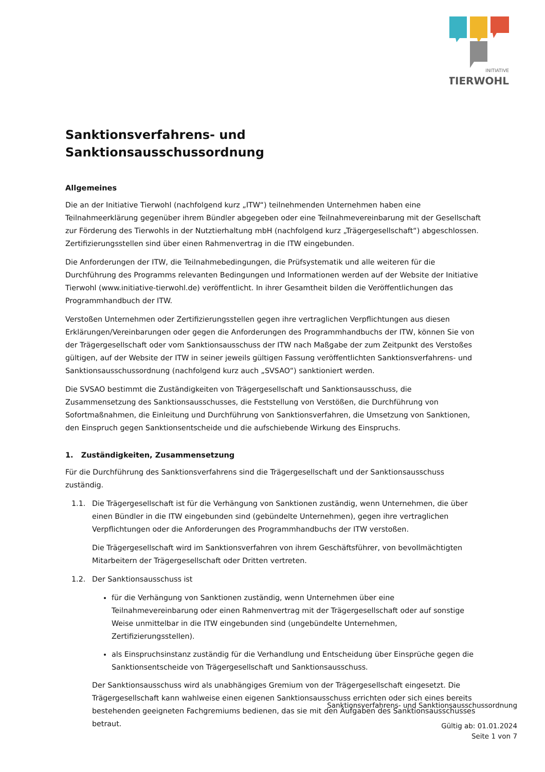INITIATIVE
TIERWOHL
Sanktionsverfahrens- und
Sanktionsausschussordnung
Allgemeines
Die an der Initiative Tierwohl (nachfolgend kurz „ITW“) teilnehmenden Unternehmen haben eine Teilnahmeerklärung gegenüber ihrem Bündler abgegeben oder eine Teilnahmevereinbarung mit der Gesellschaft zur Förderung des Tierwohls in der Nutztierhaltung mbH (nachfolgend kurz „Trägergesellschaft“) abgeschlossen. Zertifizierungsstellen sind über einen Rahmenvertrag in die ITW eingebunden.
Die Anforderungen der ITW, die Teilnahmebedingungen, die Prüfsystematik und alle weiteren für die Durchführung des Programms relevanten Bedingungen und Informationen werden auf der Website der Initiative Tierwohl (www.initiative-tierwohl.de) veröffentlicht. In ihrer Gesamtheit bilden die Veröffentlichungen das Programmhandbuch der ITW.
Verstoßen Unternehmen oder Zertifizierungsstellen gegen ihre vertraglichen Verpflichtungen aus diesen Erklärungen/Vereinbarungen oder gegen die Anforderungen des Programmhandbuchs der ITW, können Sie von der Trägergesellschaft oder vom Sanktionsausschuss der ITW nach Maßgabe der zum Zeitpunkt des Verstoßes gültigen, auf der Website der ITW in seiner jeweils gültigen Fassung veröffentlichten Sanktionsverfahrens- und Sanktionsausschussordnung (nachfolgend kurz auch „SVSAO“) sanktioniert werden.
Die SVSAO bestimmt die Zuständigkeiten von Trägergesellschaft und Sanktionsausschuss, die Zusammensetzung des Sanktionsausschusses, die Feststellung von Verstößen, die Durchführung von Sofortmaßnahmen, die Einleitung und Durchführung von Sanktionsverfahren, die Umsetzung von Sanktionen, den Einspruch gegen Sanktionsentscheide und die aufschiebende Wirkung des Einspruchs.
1. Zuständigkeiten, Zusammensetzung
Für die Durchführung des Sanktionsverfahrens sind die Trägergesellschaft und der Sanktionsausschuss zuständig.
1.1. Die Trägergesellschaft ist für die Verhängung von Sanktionen zuständig, wenn Unternehmen, die über einen Bündler in die ITW eingebunden sind (gebündelte Unternehmen), gegen ihre vertraglichen Verpflichtungen oder die Anforderungen des Programmhandbuchs der ITW verstoßen.
Die Trägergesellschaft wird im Sanktionsverfahren von ihrem Geschäftsführer, von bevollmächtigten Mitarbeitern der Trägergesellschaft oder Dritten vertreten.
1.2. Der Sanktionsausschuss ist
für die Verhängung von Sanktionen zuständig, wenn Unternehmen über eine Teilnahmevereinbarung oder einen Rahmenvertrag mit der Trägergesellschaft oder auf sonstige Weise unmittelbar in die ITW eingebunden sind (ungebündelte Unternehmen, Zertifizierungsstellen).
als Einspruchsinstanz zuständig für die Verhandlung und Entscheidung über Einsprüche gegen die Sanktionsentscheide von Trägergesellschaft und Sanktionsausschuss.
Der Sanktionsausschuss wird als unabhängiges Gremium von der Trägergesellschaft eingesetzt. Die Trägergesellschaft kann wahlweise einen eigenen Sanktionsausschuss errichten oder sich eines bereits bestehenden geeigneten Fachgremiums bedienen, das sie mit den Aufgaben des Sanktionsausschusses betraut.
Sanktionsverfahrens- und Sanktionsausschussordnung
Gültig ab: 01.01.2024
Seite 1 von 7